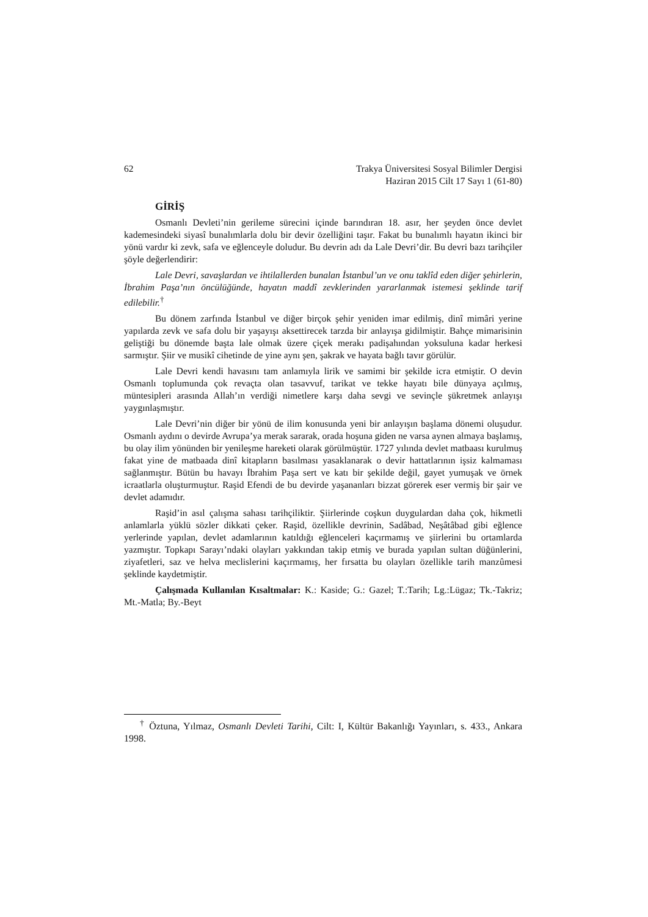62 Trakya Üniversitesi Sosyal Bilimler Dergisi
Haziran 2015 Cilt 17 Sayı 1 (61-80)
GİRİŞ
Osmanlı Devleti’nin gerileme sürecini içinde barındıran 18. asır, her şeyden önce devlet kademesindeki siyasî bunalımlarla dolu bir devir özelliğini taşır. Fakat bu bunalımlı hayatın ikinci bir yönü vardır ki zevk, safa ve eğlenceyle doludur. Bu devrin adı da Lale Devri’dir. Bu devri bazı tarihçiler şöyle değerlendirir:
Lale Devri, savaşlardan ve ihtilallerden bunalan İstanbul’un ve onu taklîd eden diğer şehirlerin, İbrahim Paşa’nın öncülüğünde, hayatın maddî zevklerinden yararlanmak istemesi şeklinde tarif edilebilir.<sup>†</sup>
Bu dönem zarfında İstanbul ve diğer birçok şehir yeniden imar edilmiş, dinî mimâri yerine yapılarda zevk ve safa dolu bir yaşayışı aksettirecek tarzda bir anlayışa gidilmiştir. Bahçe mimarisinin geliştiği bu dönemde başta lale olmak üzere çiçek merakı padişahından yoksuluna kadar herkesi sarmıştır. Şiir ve musikî cihetinde de yine aynı şen, şakrak ve hayata bağlı tavır görülür.
Lale Devri kendi havasını tam anlamıyla lirik ve samimi bir şekilde icra etmiştir. O devin Osmanlı toplumunda çok revaçta olan tasavvuf, tarikat ve tekke hayatı bile dünyaya açılmış, müntesipleri arasında Allah’ın verdiği nimetlere karşı daha sevgi ve sevinçle şükretmek anlayışı yaygınlaşmıştır.
Lale Devri’nin diğer bir yönü de ilim konusunda yeni bir anlayışın başlama dönemi oluşudur. Osmanlı aydını o devirde Avrupa’ya merak sararak, orada hoşuna giden ne varsa aynen almaya başlamış, bu olay ilim yönünden bir yenileşme hareketi olarak görülmüştür. 1727 yılında devlet matbaası kurulmuş fakat yine de matbaada dinî kitapların basılması yasaklanarak o devir hattatlarının işsiz kalmaması sağlanmıştır. Bütün bu havayı İbrahim Paşa sert ve katı bir şekilde değil, gayet yumuşak ve örnek icraatlarla oluşturmuştur. Raşid Efendi de bu devirde yaşananları bizzat görerek eser vermiş bir şair ve devlet adamıdır.
Raşid’in asıl çalışma sahası tarihçiliktir. Şiirlerinde coşkun duygulardan daha çok, hikmetli anlamlarla yüklü sözler dikkati çeker. Raşid, özellikle devrinin, Sadâbad, Neşâtâbad gibi eğlence yerlerinde yapılan, devlet adamlarının katıldığı eğlenceleri kaçırmamış ve şiirlerini bu ortamlarda yazmıştır. Topkapı Sarayı’ndaki olayları yakkından takip etmiş ve burada yapılan sultan düğünlerini, ziyafetleri, saz ve helva meclislerini kaçırmamış, her fırsatta bu olayları özellikle tarih manzûmesi şeklinde kaydetmiştir.
Çalışmada Kullanılan Kısaltmalar: K.: Kaside; G.: Gazel; T.:Tarih; Lg.:Lügaz; Tk.-Takriz; Mt.-Matla; By.-Beyt
<sup>†</sup> Öztuna, Yılmaz, Osmanlı Devleti Tarihi, Cilt: I, Kültür Bakanlığı Yayınları, s. 433., Ankara 1998.